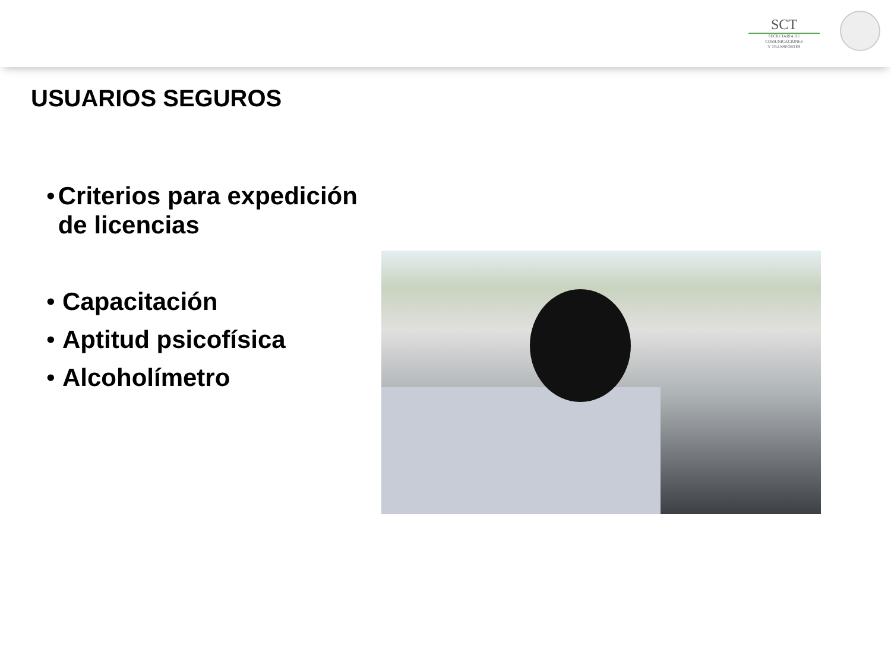SCT
SECRETARÍA DE
COMUNICACIONES
Y TRANSPORTES
USUARIOS SEGUROS
• Criterios para expedición de licencias
• Capacitación
• Aptitud psicofísica
• Alcoholímetro